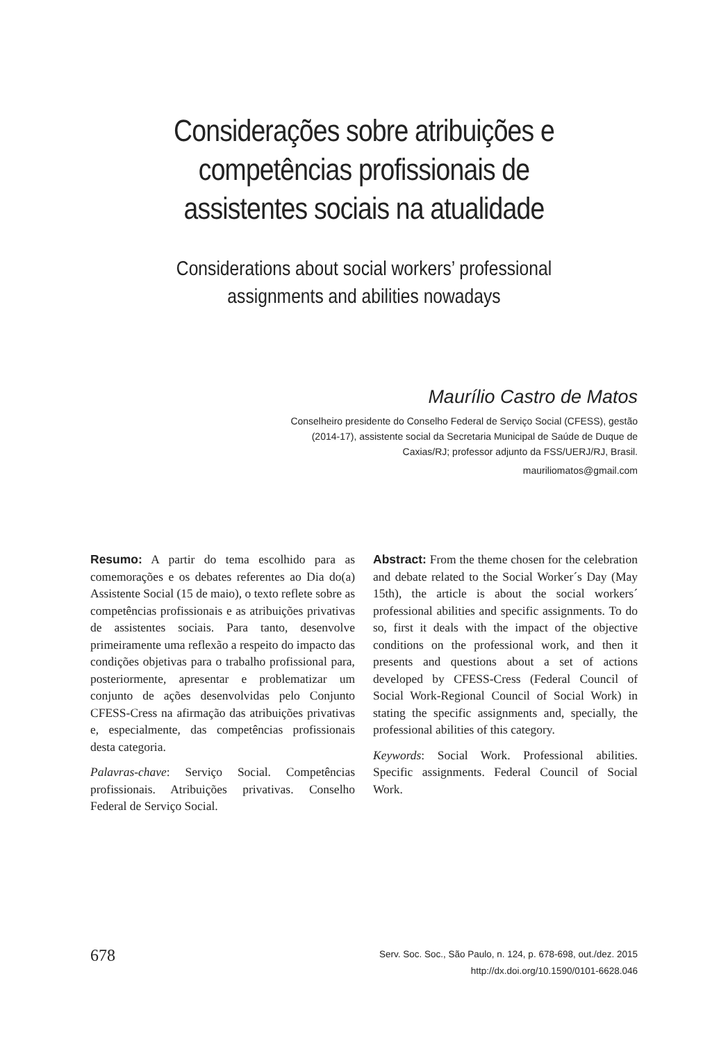Considerações sobre atribuições e
competências profissionais de
assistentes sociais na atualidade
Considerations about social workers’ professional
assignments and abilities nowadays
Maurílio Castro de Matos
Conselheiro presidente do Conselho Federal de Serviço Social (CFESS), gestão (2014-17), assistente social da Secretaria Municipal de Saúde de Duque de Caxias/RJ; professor adjunto da FSS/UERJ/RJ, Brasil.
mauriliomatos@gmail.com
Resumo: A partir do tema escolhido para as comemorações e os debates referentes ao Dia do(a) Assistente Social (15 de maio), o texto reflete sobre as competências profissionais e as atribuições privativas de assistentes sociais. Para tanto, desenvolve primeiramente uma reflexão a respeito do impacto das condições objetivas para o trabalho profissional para, posteriormente, apresentar e problematizar um conjunto de ações desenvolvidas pelo Conjunto CFESS-Cress na afirmação das atribuições privativas e, especialmente, das competências profissionais desta categoria.
Palavras-chave: Serviço Social. Competências profissionais. Atribuições privativas. Conselho Federal de Serviço Social.
Abstract: From the theme chosen for the celebration and debate related to the Social Worker´s Day (May 15th), the article is about the social workers´ professional abilities and specific assignments. To do so, first it deals with the impact of the objective conditions on the professional work, and then it presents and questions about a set of actions developed by CFESS-Cress (Federal Council of Social Work-Regional Council of Social Work) in stating the specific assignments and, specially, the professional abilities of this category.
Keywords: Social Work. Professional abilities. Specific assignments. Federal Council of Social Work.
678
Serv. Soc. Soc., São Paulo, n. 124, p. 678-698, out./dez. 2015
http://dx.doi.org/10.1590/0101-6628.046